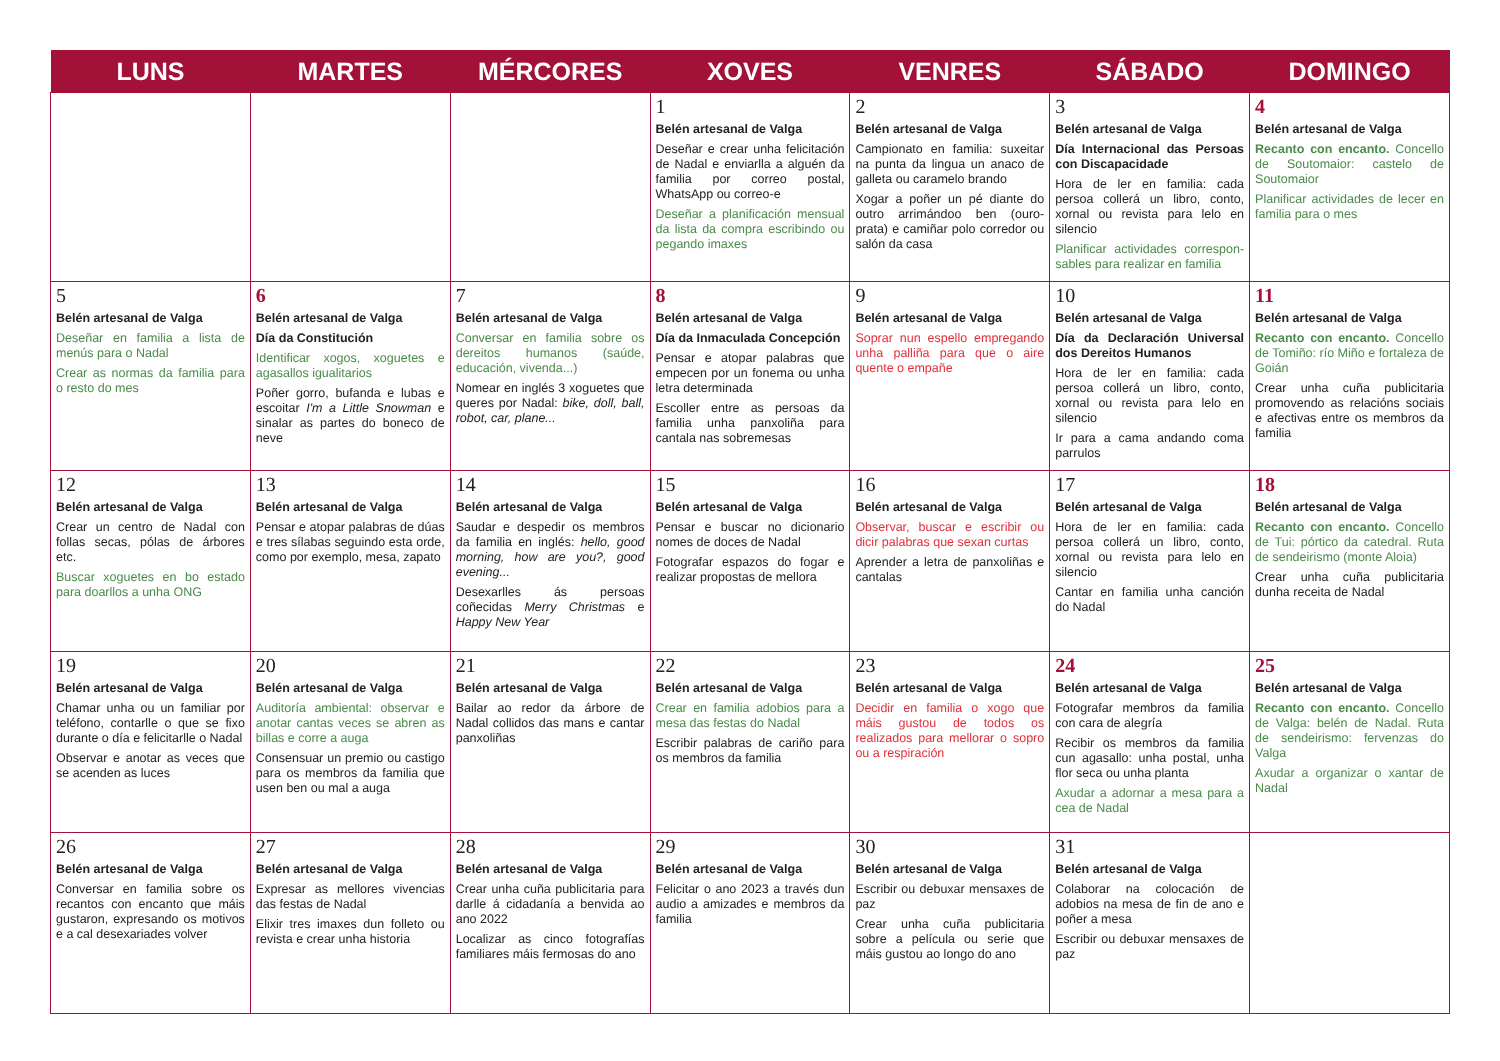| LUNS | MARTES | MÉRCORES | XOVES | VENRES | SÁBADO | DOMINGO |
| --- | --- | --- | --- | --- | --- | --- |
| | | | 1 Belén artesanal de Valga Deseñar e crear unha felicitación de Nadal e enviarlla a alguén da familia por correo postal, WhatsApp ou correo-e Deseñar a planificación mensual da lista da compra escribindo ou pegando imaxes | 2 Belén artesanal de Valga Campionato en familia: suxeitar na punta da lingua un anaco de galleta ou caramelo brando Xogar a poñer un pé diante do outro arrimándoo ben (ouro-prata) e camiñar polo corredor ou salón da casa | 3 Belén artesanal de Valga Día Internacional das Persoas con Discapacidade Hora de ler en familia: cada persoa collerá un libro, conto, xornal ou revista para lelo en silencio Planificar actividades correspon­sables para realizar en familia | 4 Belén artesanal de Valga Recanto con encanto. Concello de Soutomaior: castelo de Soutomaior Planificar actividades de lecer en familia para o mes |
| 5 Belén artesanal de Valga Deseñar en familia a lista de menús para o Nadal Crear as normas da familia para o resto do mes | 6 Belén artesanal de Valga Día da Constitución Identificar xogos, xoguetes e agasallos igualitarios Poñer gorro, bufanda e lubas e escoitar I'm a Little Snowman e sinalar as partes do boneco de neve | 7 Belén artesanal de Valga Conversar en familia sobre os dereitos humanos (saúde, educación, vivenda...) Nomear en inglés 3 xoguetes que queres por Nadal: bike, doll, ball, robot, car, plane... | 8 Belén artesanal de Valga Día da Inmaculada Concepción Pensar e atopar palabras que empecen por un fonema ou unha letra determinada Escoller entre as persoas da familia unha panxoliña para cantala nas sobremesas | 9 Belén artesanal de Valga Soprar nun espello empregando unha palliña para que o aire quente o empañe | 10 Belén artesanal de Valga Día da Declaración Universal dos Dereitos Humanos Hora de ler en familia: cada persoa collerá un libro, conto, xornal ou revista para lelo en silencio Ir para a cama andando coma parrulos | 11 Belén artesanal de Valga Recanto con encanto. Concello de Tomiño: río Miño e fortaleza de Goián Crear unha cuña publicitaria promovendo as relacións sociais e afectivas entre os membros da familia |
| 12 Belén artesanal de Valga Crear un centro de Nadal con follas secas, pólas de árbores etc. Buscar xoguetes en bo estado para doarllos a unha ONG | 13 Belén artesanal de Valga Pensar e atopar palabras de dúas e tres sílabas seguindo esta orde, como por exemplo, mesa, zapato | 14 Belén artesanal de Valga Saudar e despedir os membros da familia en inglés: hello, good morning, how are you?, good evening... Desexarlles ás persoas coñecidas Merry Christmas e Happy New Year | 15 Belén artesanal de Valga Pensar e buscar no dicionario nomes de doces de Nadal Fotografar espazos do fogar e realizar propostas de mellora | 16 Belén artesanal de Valga Observar, buscar e escribir ou dicir palabras que sexan curtas Aprender a letra de panxoliñas e cantalas | 17 Belén artesanal de Valga Hora de ler en familia: cada persoa collerá un libro, conto, xornal ou revista para lelo en silencio Cantar en familia unha canción do Nadal | 18 Belén artesanal de Valga Recanto con encanto. Concello de Tui: pórtico da catedral. Ruta de sendeirismo (monte Aloia) Crear unha cuña publicitaria dunha receita de Nadal |
| 19 Belén artesanal de Valga Chamar unha ou un familiar por teléfono, contarlle o que se fixo durante o día e felicitarlle o Nadal Observar e anotar as veces que se acenden as luces | 20 Belén artesanal de Valga Auditoría ambiental: observar e anotar cantas veces se abren as billas e corre a auga Consensuar un premio ou castigo para os membros da familia que usen ben ou mal a auga | 21 Belén artesanal de Valga Bailar ao redor da árbore de Nadal collidos das mans e cantar panxoliñas | 22 Belén artesanal de Valga Crear en familia adobios para a mesa das festas do Nadal Escribir palabras de cariño para os membros da familia | 23 Belén artesanal de Valga Decidir en familia o xogo que máis gustou de todos os realizados para mellorar o sopro ou a respiración | 24 Belén artesanal de Valga Fotografar membros da familia con cara de alegría Recibir os membros da familia cun agasallo: unha postal, unha flor seca ou unha planta Axudar a adornar a mesa para a cea de Nadal | 25 Belén artesanal de Valga Recanto con encanto. Concello de Valga: belén de Nadal. Ruta de sendeirismo: fervenzas do Valga Axudar a organizar o xantar de Nadal |
| 26 Belén artesanal de Valga Conversar en familia sobre os recantos con encanto que máis gustaron, expresando os motivos e a cal desexariades volver | 27 Belén artesanal de Valga Expresar as mellores vivencias das festas de Nadal Elixir tres imaxes dun folleto ou revista e crear unha historia | 28 Belén artesanal de Valga Crear unha cuña publicitaria para darlle á cidadanía a benvida ao ano 2022 Localizar as cinco fotografías familiares máis fermosas do ano | 29 Belén artesanal de Valga Felicitar o ano 2023 a través dun audio a amizades e membros da familia | 30 Belén artesanal de Valga Escribir ou debuxar mensaxes de paz Crear unha cuña publicitaria sobre a película ou serie que máis gustou ao longo do ano | 31 Belén artesanal de Valga Colaborar na colocación de adobios na mesa de fin de ano e poñer a mesa Escribir ou debuxar mensaxes de paz | |